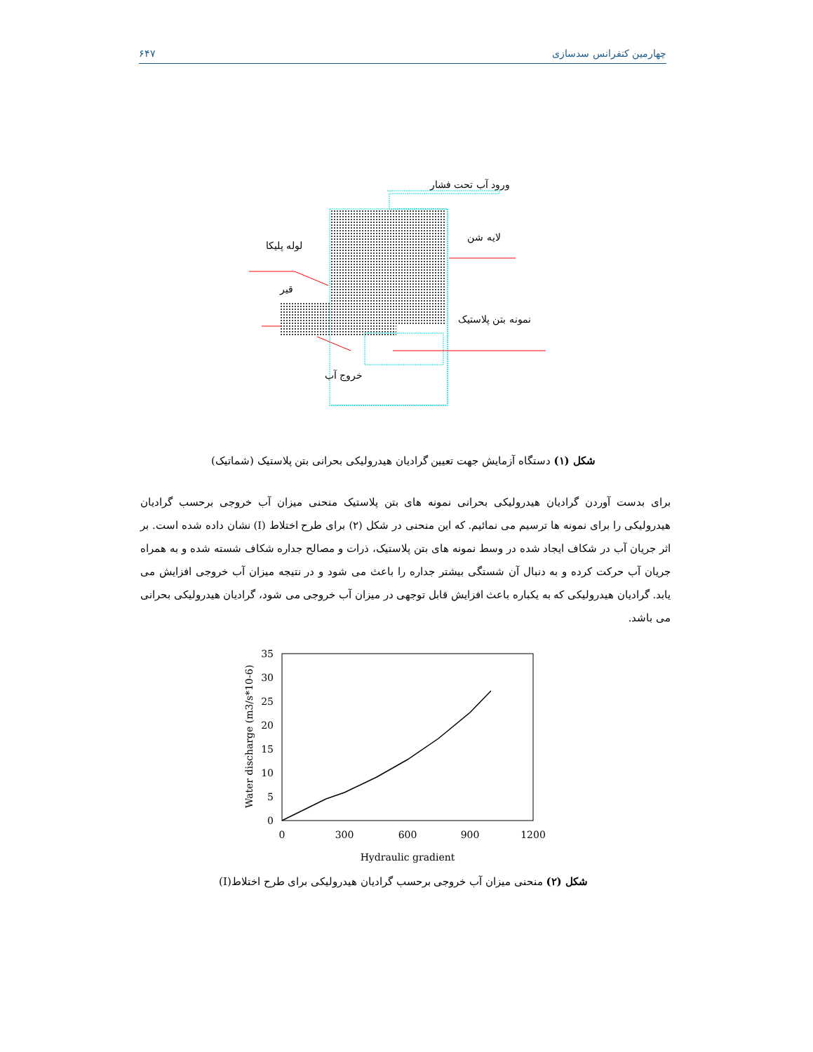چهارمین کنفرانس سدسازی ۶۴۷
ورود آب تحت فشار
لوله پلیکا
لایه شن
قیر
نمونه بتن پلاستیک
خروج آب
شکل (۱) دستگاه آزمایش جهت تعیین گرادیان هیدرولیکی بحرانی بتن پلاستیک (شماتیک)
برای بدست آوردن گرادیان هیدرولیکی بحرانی نمونه های بتن پلاستیک منحنی میزان آب خروجی برحسب گرادیان هیدرولیکی را برای نمونه ها ترسیم می نمائیم. که این منحنی در شکل (۲) برای طرح اختلاط (I) نشان داده شده است. بر اثر جریان آب در شکاف ایجاد شده در وسط نمونه های بتن پلاستیک، ذرات و مصالح جداره شکاف شسته شده و به همراه جریان آب حرکت کرده و به دنبال آن شستگی بیشتر جداره را باعث می شود و در نتیجه میزان آب خروجی افزایش می یابد. گرادیان هیدرولیکی که به یکباره باعث افزایش قابل توجهی در میزان آب خروجی می شود، گرادیان هیدرولیکی بحرانی می باشد.
35
30
25
20
15
10
5
0
0
300
600
900
1200
Hydraulic gradient
Water discharge (m3/s*10-6)
شکل (۲) منحنی میزان آب خروجی برحسب گرادیان هیدرولیکی برای طرح اختلاط(I)